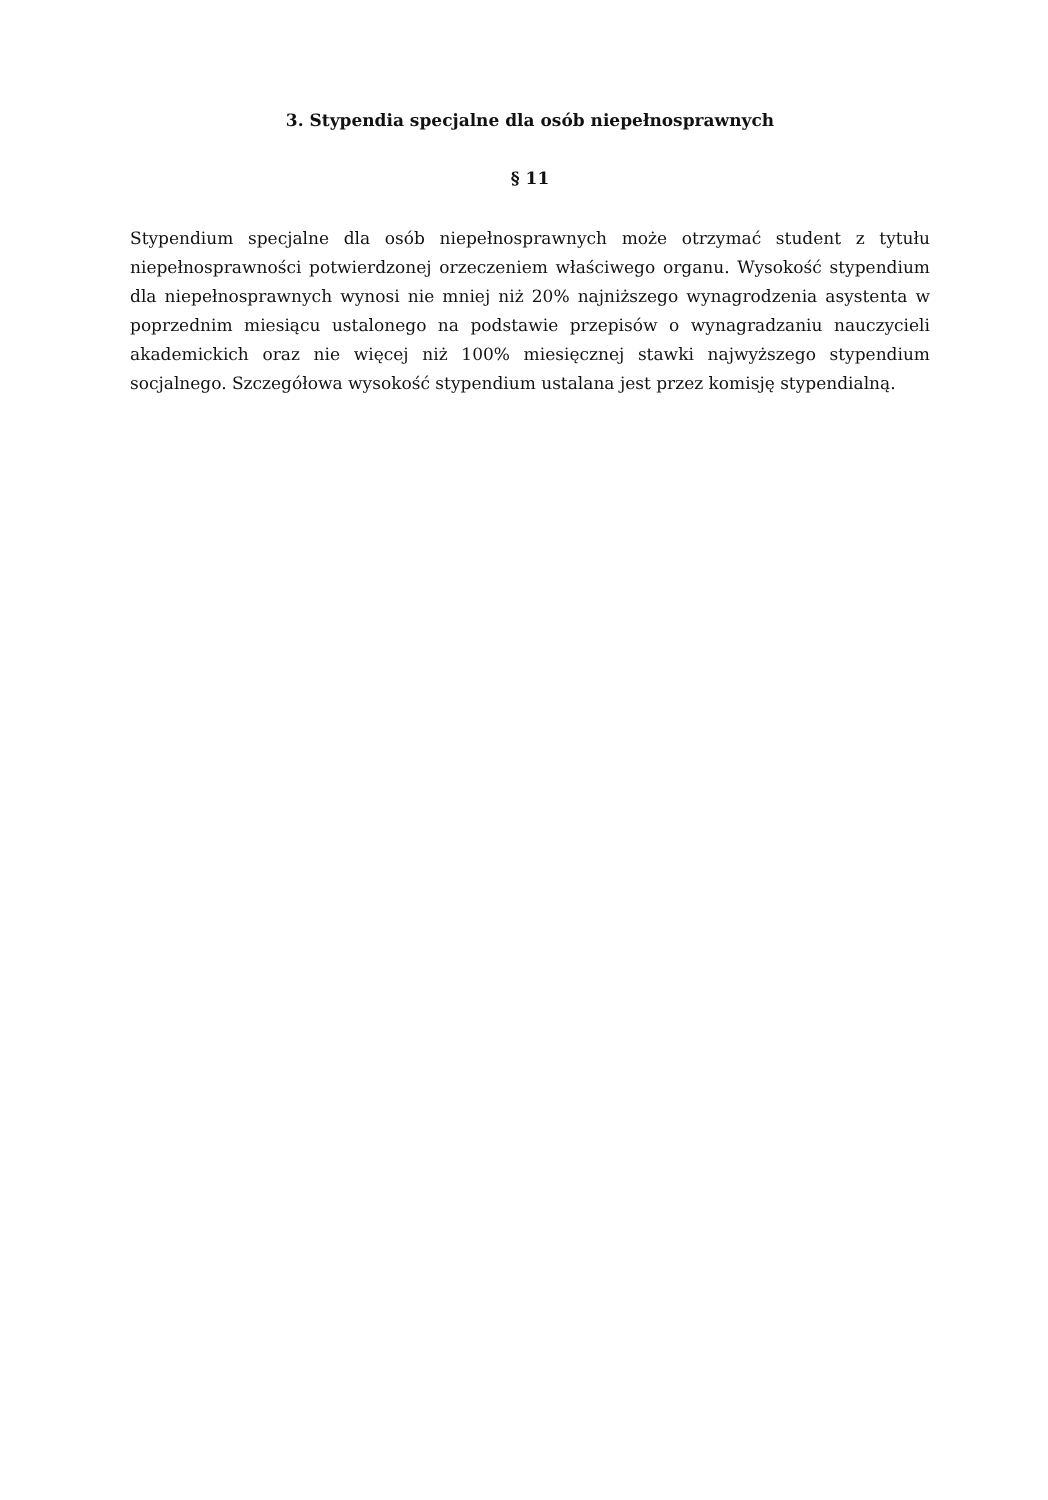3. Stypendia specjalne dla osób niepełnosprawnych
§ 11
Stypendium specjalne dla osób niepełnosprawnych może otrzymać student z tytułu niepełnosprawności potwierdzonej orzeczeniem właściwego organu. Wysokość stypendium dla niepełnosprawnych wynosi nie mniej niż 20% najniższego wynagrodzenia asystenta w poprzednim miesiącu ustalonego na podstawie przepisów o wynagradzaniu nauczycieli akademickich oraz nie więcej niż 100% miesięcznej stawki najwyższego stypendium socjalnego. Szczegółowa wysokość stypendium ustalana jest przez komisję stypendialną.